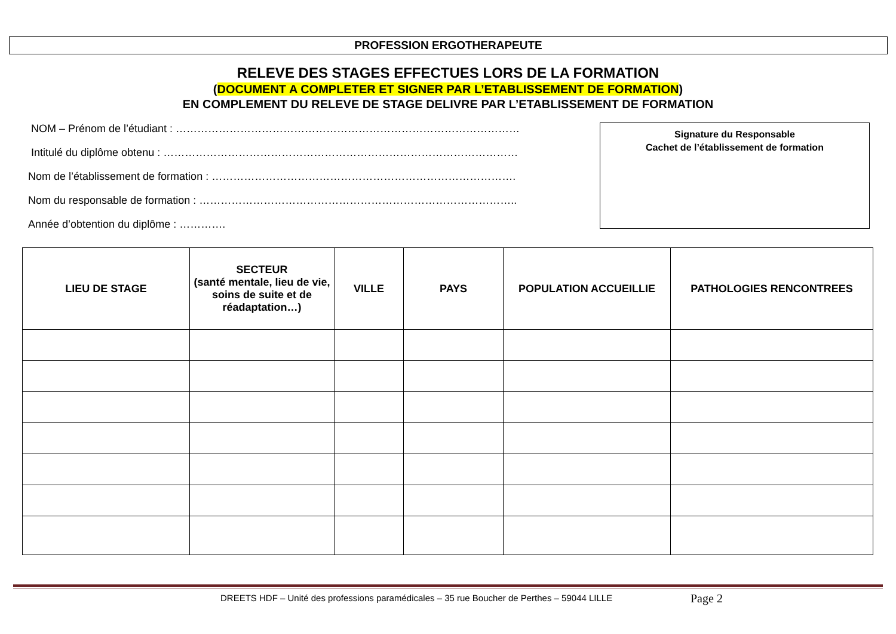PROFESSION ERGOTHERAPEUTE
RELEVE DES STAGES EFFECTUES LORS DE LA FORMATION
(DOCUMENT A COMPLETER ET SIGNER PAR L’ETABLISSEMENT DE FORMATION)
EN COMPLEMENT DU RELEVE DE STAGE DELIVRE PAR L’ETABLISSEMENT DE FORMATION
NOM – Prénom de l’étudiant : ……………………………………………………………………………………
Intitulé du diplôme obtenu : ………………………………………………………………………………………
Nom de l’établissement de formation : ………………………………………………………………………….
Nom du responsable de formation : ……………………………………………………………………………..
Année d’obtention du diplôme : ………….
Signature du Responsable
Cachet de l’établissement de formation
| LIEU DE STAGE | SECTEUR (santé mentale, lieu de vie, soins de suite et de réadaptation…) | VILLE | PAYS | POPULATION ACCUEILLIE | PATHOLOGIES RENCONTREES |
| --- | --- | --- | --- | --- | --- |
DREETS HDF – Unité des professions paramédicales – 35 rue Boucher de Perthes – 59044 LILLE
Page 2